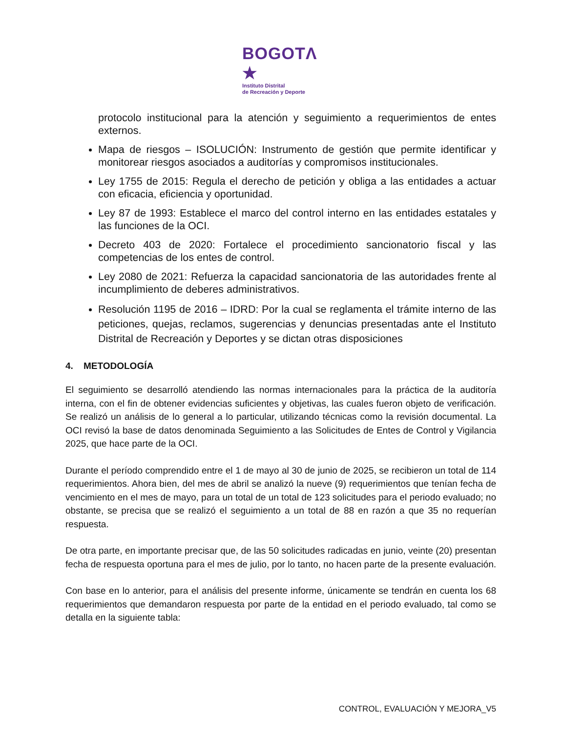BOGOTΛ ★
Instituto Distrital
de Recreación y Deporte
protocolo institucional para la atención y seguimiento a requerimientos de entes externos.
Mapa de riesgos – ISOLUCIÓN: Instrumento de gestión que permite identificar y monitorear riesgos asociados a auditorías y compromisos institucionales.
Ley 1755 de 2015: Regula el derecho de petición y obliga a las entidades a actuar con eficacia, eficiencia y oportunidad.
Ley 87 de 1993: Establece el marco del control interno en las entidades estatales y las funciones de la OCI.
Decreto 403 de 2020: Fortalece el procedimiento sancionatorio fiscal y las competencias de los entes de control.
Ley 2080 de 2021: Refuerza la capacidad sancionatoria de las autoridades frente al incumplimiento de deberes administrativos.
Resolución 1195 de 2016 – IDRD: Por la cual se reglamenta el trámite interno de las peticiones, quejas, reclamos, sugerencias y denuncias presentadas ante el Instituto Distrital de Recreación y Deportes y se dictan otras disposiciones
4. METODOLOGÍA
El seguimiento se desarrolló atendiendo las normas internacionales para la práctica de la auditoría interna, con el fin de obtener evidencias suficientes y objetivas, las cuales fueron objeto de verificación. Se realizó un análisis de lo general a lo particular, utilizando técnicas como la revisión documental. La OCI revisó la base de datos denominada Seguimiento a las Solicitudes de Entes de Control y Vigilancia 2025, que hace parte de la OCI.
Durante el período comprendido entre el 1 de mayo al 30 de junio de 2025, se recibieron un total de 114 requerimientos. Ahora bien, del mes de abril se analizó la nueve (9) requerimientos que tenían fecha de vencimiento en el mes de mayo, para un total de un total de 123 solicitudes para el periodo evaluado; no obstante, se precisa que se realizó el seguimiento a un total de 88 en razón a que 35 no requerían respuesta.
De otra parte, en importante precisar que, de las 50 solicitudes radicadas en junio, veinte (20) presentan fecha de respuesta oportuna para el mes de julio, por lo tanto, no hacen parte de la presente evaluación.
Con base en lo anterior, para el análisis del presente informe, únicamente se tendrán en cuenta los 68 requerimientos que demandaron respuesta por parte de la entidad en el periodo evaluado, tal como se detalla en la siguiente tabla:
CONTROL, EVALUACIÓN Y MEJORA_V5